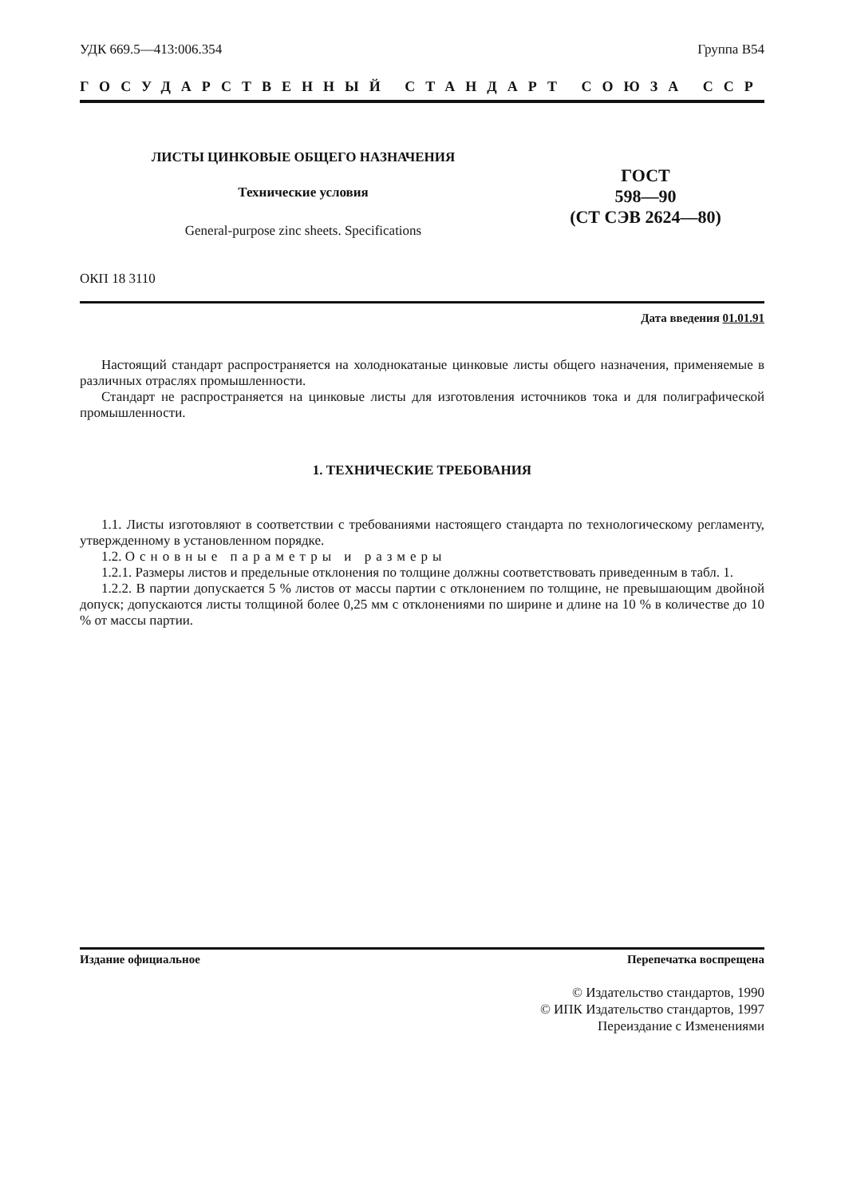УДК 669.5—413:006.354 Группа В54
ГОСУДАРСТВЕННЫЙ СТАНДАРТ СОЮЗА ССР
ЛИСТЫ ЦИНКОВЫЕ ОБЩЕГО НАЗНАЧЕНИЯ
Технические условия
General-purpose zinc sheets. Specifications
ГОСТ
598—90
(СТ СЭВ 2624—80)
ОКП 18 3110
Дата введения 01.01.91
Настоящий стандарт распространяется на холоднокатаные цинковые листы общего назначения, применяемые в различных отраслях промышленности.
Стандарт не распространяется на цинковые листы для изготовления источников тока и для полиграфической промышленности.
1. ТЕХНИЧЕСКИЕ ТРЕБОВАНИЯ
1.1. Листы изготовляют в соответствии с требованиями настоящего стандарта по технологическому регламенту, утвержденному в установленном порядке.
1.2. Основные параметры и размеры
1.2.1. Размеры листов и предельные отклонения по толщине должны соответствовать приведенным в табл. 1.
1.2.2. В партии допускается 5 % листов от массы партии с отклонением по толщине, не превышающим двойной допуск; допускаются листы толщиной более 0,25 мм с отклонениями по ширине и длине на 10 % в количестве до 10 % от массы партии.
Издание официальное Перепечатка воспрещена
© Издательство стандартов, 1990
© ИПК Издательство стандартов, 1997
Переиздание с Изменениями